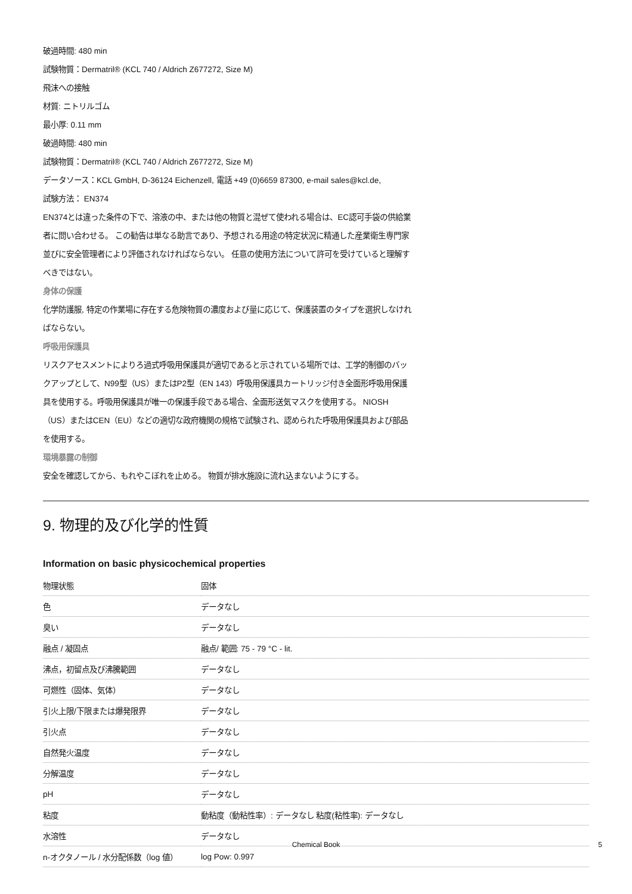破過時間: 480 min
試験物質：Dermatril® (KCL 740 / Aldrich Z677272, Size M)
飛沫への接触
材質: ニトリルゴム
最小厚: 0.11 mm
破過時間: 480 min
試験物質：Dermatril® (KCL 740 / Aldrich Z677272, Size M)
データソース：KCL GmbH, D-36124 Eichenzell, 電話 +49 (0)6659 87300, e-mail sales@kcl.de,
試験方法： EN374
EN374とは違った条件の下で、溶液の中、または他の物質と混ぜて使われる場合は、EC認可手袋の供給業者に問い合わせる。 この勧告は単なる助言であり、予想される用途の特定状況に精通した産業衛生専門家並びに安全管理者により評価されなければならない。 任意の使用方法について許可を受けていると理解すべきではない。
身体の保護
化学防護服, 特定の作業場に存在する危険物質の濃度および量に応じて、保護装置のタイプを選択しなければならない。
呼吸用保護具
リスクアセスメントによりろ過式呼吸用保護具が適切であると示されている場所では、工学的制御のバックアップとして、N99型（US）またはP2型（EN 143）呼吸用保護具カートリッジ付き全面形呼吸用保護具を使用する。呼吸用保護具が唯一の保護手段である場合、全面形送気マスクを使用する。 NIOSH（US）またはCEN（EU）などの適切な政府機関の規格で試験され、認められた呼吸用保護具および部品を使用する。
環境暴露の制御
安全を確認してから、もれやこぼれを止める。 物質が排水施設に流れ込まないようにする。
9. 物理的及び化学的性質
Information on basic physicochemical properties
| 物理状態 | 固体 |
| 色 | データなし |
| 臭い | データなし |
| 融点 / 凝固点 | 融点/ 範囲: 75 - 79 °C - lit. |
| 沸点，初留点及び沸騰範囲 | データなし |
| 可燃性（固体、気体） | データなし |
| 引火上限/下限または爆発限界 | データなし |
| 引火点 | データなし |
| 自然発火温度 | データなし |
| 分解温度 | データなし |
| pH | データなし |
| 粘度 | 動粘度（動粘性率）: データなし 粘度(粘性率): データなし |
| 水溶性 | データなし |
| n-オクタノール / 水分配係数（log 値） | log Pow: 0.997 |
Chemical Book 5